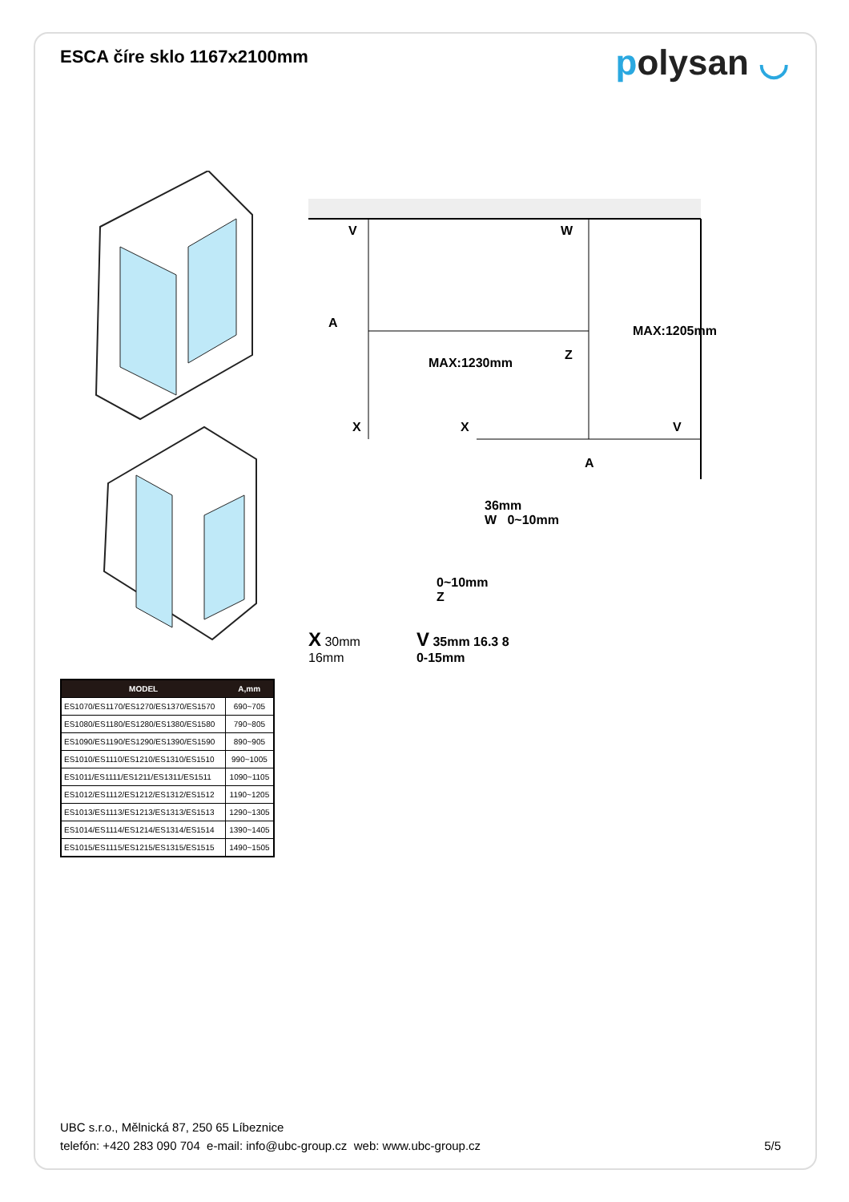ESCA číre sklo 1167x2100mm
polysan ◡
| MODEL | A,mm |
| --- | --- |
| ES1070/ES1170/ES1270/ES1370/ES1570 | 690~705 |
| ES1080/ES1180/ES1280/ES1380/ES1580 | 790~805 |
| ES1090/ES1190/ES1290/ES1390/ES1590 | 890~905 |
| ES1010/ES1110/ES1210/ES1310/ES1510 | 990~1005 |
| ES1011/ES1111/ES1211/ES1311/ES1511 | 1090~1105 |
| ES1012/ES1112/ES1212/ES1312/ES1512 | 1190~1205 |
| ES1013/ES1113/ES1213/ES1313/ES1513 | 1290~1305 |
| ES1014/ES1114/ES1214/ES1314/ES1514 | 1390~1405 |
| ES1015/ES1115/ES1215/ES1315/ES1515 | 1490~1505 |
V
W
A
Z
MAX:1230mm
MAX:1205mm
X
X
V
A
36mm
W 0~10mm
0~10mm
Z
X 30mm
16mm
V 35mm 16.3 8
0-15mm
UBC s.r.o., Mělnická 87, 250 65 Líbeznice
telefón: +420 283 090 704 e-mail: info@ubc-group.cz web: www.ubc-group.cz
5/5